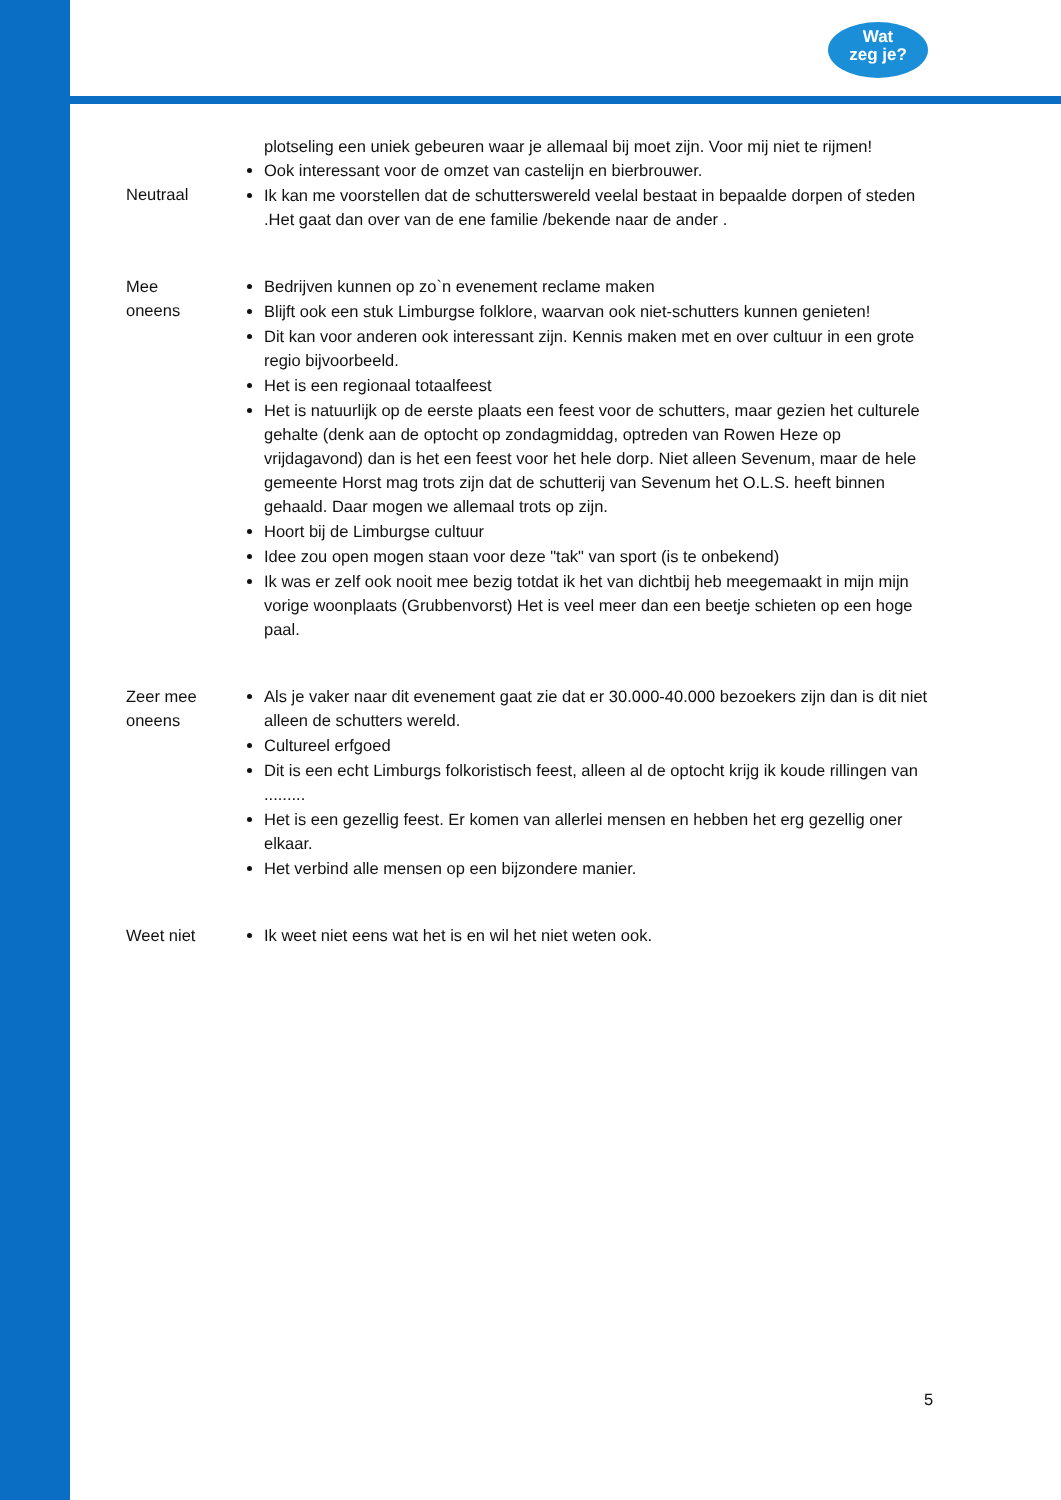Wat
zeg je?
plotseling een uniek gebeuren waar je allemaal bij moet zijn. Voor mij niet te rijmen!
Neutraal Ook interessant voor de omzet van castelijn en bierbrouwer.
Ik kan me voorstellen dat de schutterswereld veelal bestaat in bepaalde dorpen of steden .Het gaat dan over van de ene familie /bekende naar de ander .
Mee
oneens
Bedrijven kunnen op zo`n evenement reclame maken
Blijft ook een stuk Limburgse folklore, waarvan ook niet-schutters kunnen genieten!
Dit kan voor anderen ook interessant zijn. Kennis maken met en over cultuur in een grote regio bijvoorbeeld.
Het is een regionaal totaalfeest
Het is natuurlijk op de eerste plaats een feest voor de schutters, maar gezien het culturele gehalte (denk aan de optocht op zondagmiddag, optreden van Rowen Heze op vrijdagavond) dan is het een feest voor het hele dorp. Niet alleen Sevenum, maar de hele gemeente Horst mag trots zijn dat de schutterij van Sevenum het O.L.S. heeft binnen gehaald. Daar mogen we allemaal trots op zijn.
Hoort bij de Limburgse cultuur
Idee zou open mogen staan voor deze "tak" van sport (is te onbekend)
Ik was er zelf ook nooit mee bezig totdat ik het van dichtbij heb meegemaakt in mijn mijn vorige woonplaats (Grubbenvorst) Het is veel meer dan een beetje schieten op een hoge paal.
Zeer mee
oneens
Als je vaker naar dit evenement gaat zie dat er 30.000-40.000 bezoekers zijn dan is dit niet alleen de schutters wereld.
Cultureel erfgoed
Dit is een echt Limburgs folkoristisch feest, alleen al de optocht krijg ik koude rillingen van .........
Het is een gezellig feest. Er komen van allerlei mensen en hebben het erg gezellig oner elkaar.
Het verbind alle mensen op een bijzondere manier.
Weet niet Ik weet niet eens wat het is en wil het niet weten ook.
5